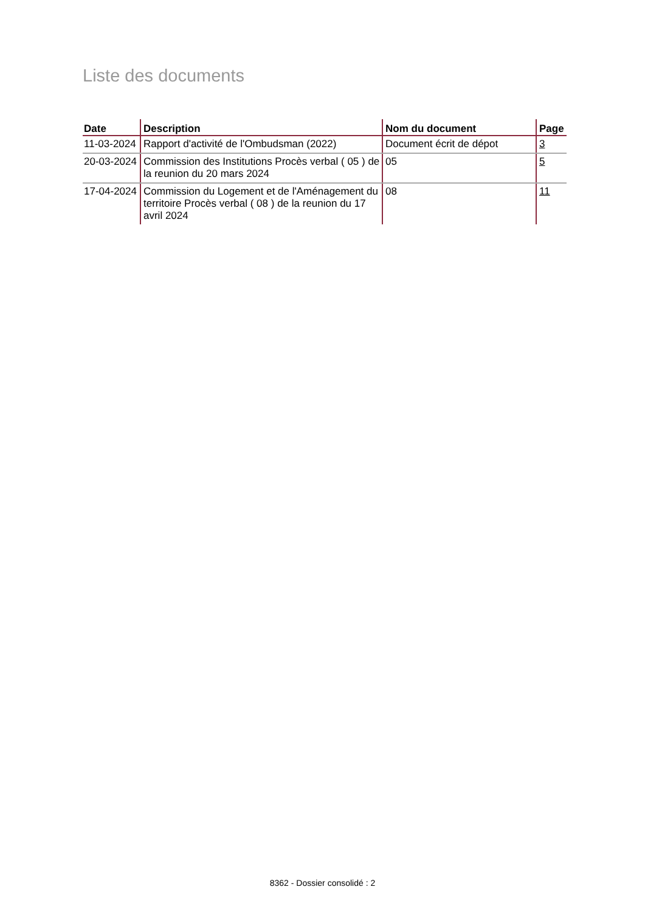Liste des documents
| Date | Description | Nom du document | Page |
| --- | --- | --- | --- |
| 11-03-2024 | Rapport d'activité de l'Ombudsman (2022) | Document écrit de dépot | 3 |
| 20-03-2024 | Commission des Institutions Procès verbal ( 05 ) de la reunion du 20 mars 2024 | 05 | 5 |
| 17-04-2024 | Commission du Logement et de l'Aménagement du territoire Procès verbal ( 08 ) de la reunion du 17 avril 2024 | 08 | 11 |
8362 - Dossier consolidé : 2